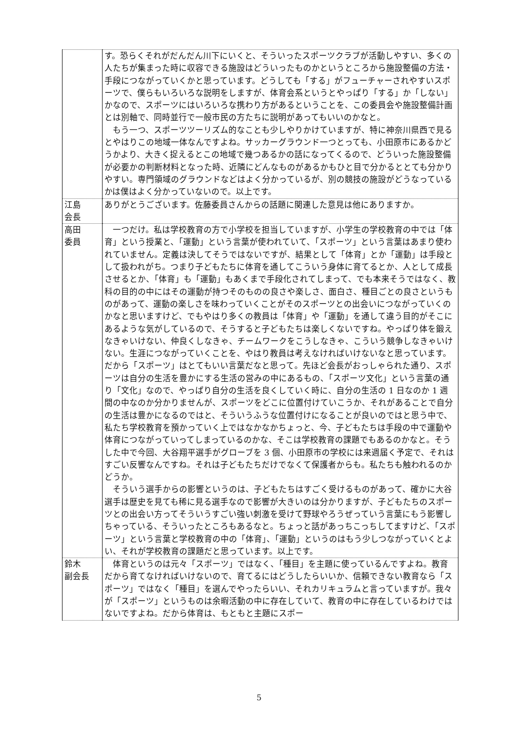| | す。恐らくそれがだんだん川下にいくと、そういったスポーツクラブが活動しやすい、多くの人たちが集まった時に収容できる施設はどういったものかというところから施設整備の方法・手段につながっていくかと思っています。どうしても「する」がフューチャーされやすいスポーツで、僕らもいろいろな説明をしますが、体育会系というとやっぱり「する」か「しない」かなので、スポーツにはいろいろな携わり方があるということを、この委員会や施設整備計画とは別軸で、同時並行で一般市民の方たちに説明があってもいいのかなと。 もう一つ、スポーツツーリズム的なことも少しやりかけていますが、特に神奈川県西で見るとやはりこの地域一体なんですよね。サッカーグラウンド一つとっても、小田原市にあるかどうかより、大きく捉えるとこの地域で幾つあるかの話になってくるので、どういった施設整備が必要かの判断材料となった時、近隣にどんなものがあるかもひと目で分かるととても分かりやすい。専門領域のグラウンドなどはよく分かっているが、別の競技の施設がどうなっているかは僕はよく分かっていないので。以上です。 |
| 江島 会長 | ありがとうございます。佐藤委員さんからの話題に関連した意見は他にありますか。 |
| 高田 委員 | 一つだけ。私は学校教育の方で小学校を担当していますが、小学生の学校教育の中では「体育」という授業と、「運動」という言葉が使われていて、「スポーツ」という言葉はあまり使われていません。定義は決してそうではないですが、結果として「体育」とか「運動」は手段として扱われがち。つまり子どもたちに体育を通してこういう身体に育てるとか、人として成長させるとか、「体育」も「運動」もあくまで手段化されてしまって、でも本来そうではなく、教科の目的の中にはその運動が持つそのものの良さや楽しさ、面白さ、種目ごとの良さというものがあって、運動の楽しさを味わっていくことがそのスポーツとの出会いにつながっていくのかなと思いますけど、でもやはり多くの教員は「体育」や「運動」を通して違う目的がそこにあるような気がしているので、そうすると子どもたちは楽しくないですね。やっぱり体を鍛えなきゃいけない、仲良くしなきゃ、チームワークをこうしなきゃ、こういう競争しなきゃいけない。生涯につながっていくことを、やはり教員は考えなければいけないなと思っています。だから「スポーツ」はとてもいい言葉だなと思って。先ほど会長がおっしゃられた通り、スポーツは自分の生活を豊かにする生活の営みの中にあるもの、「スポーツ文化」という言葉の通り「文化」なので、やっぱり自分の生活を良くしていく時に、自分の生活の 1 日なのか 1 週間の中なのか分かりませんが、スポーツをどこに位置付けていこうか、それがあることで自分の生活は豊かになるのではと、そういうふうな位置付けになることが良いのではと思う中で、私たち学校教育を預かっていく上ではなかなかちょっと、今、子どもたちは手段の中で運動や体育につながっていってしまっているのかな、そこは学校教育の課題でもあるのかなと。そうした中で今回、大谷翔平選手がグローブを 3 個、小田原市の学校には来週届く予定で、それはすごい反響なんですね。それは子どもたちだけでなくて保護者からも。私たちも触われるのかどうか。 そういう選手からの影響というのは、子どもたちはすごく受けるものがあって、確かに大谷選手は歴史を見ても稀に見る選手なので影響が大きいのは分かりますが、子どもたちのスポーツとの出会い方ってそういうすごい強い刺激を受けて野球やろうぜっていう言葉にもう影響しちゃっている、そういったところもあるなと。ちょっと話があっちこっちしてますけど、「スポーツ」という言葉と学校教育の中の「体育」、「運動」というのはもう少しつながっていくとよい、それが学校教育の課題だと思っています。以上です。 |
| 鈴木 副会長 | 体育というのは元々「スポーツ」ではなく、「種目」を主題に使っているんですよね。教育だから育てなければいけないので、育てるにはどうしたらいいか、信頼できない教育なら「スポーツ」ではなく「種目」を選んでやったらいい、それカリキュラムと言っていますが。我々が「スポーツ」というものは余暇活動の中に存在していて、教育の中に存在しているわけではないですよね。だから体育は、もともと主題にスポー |
5